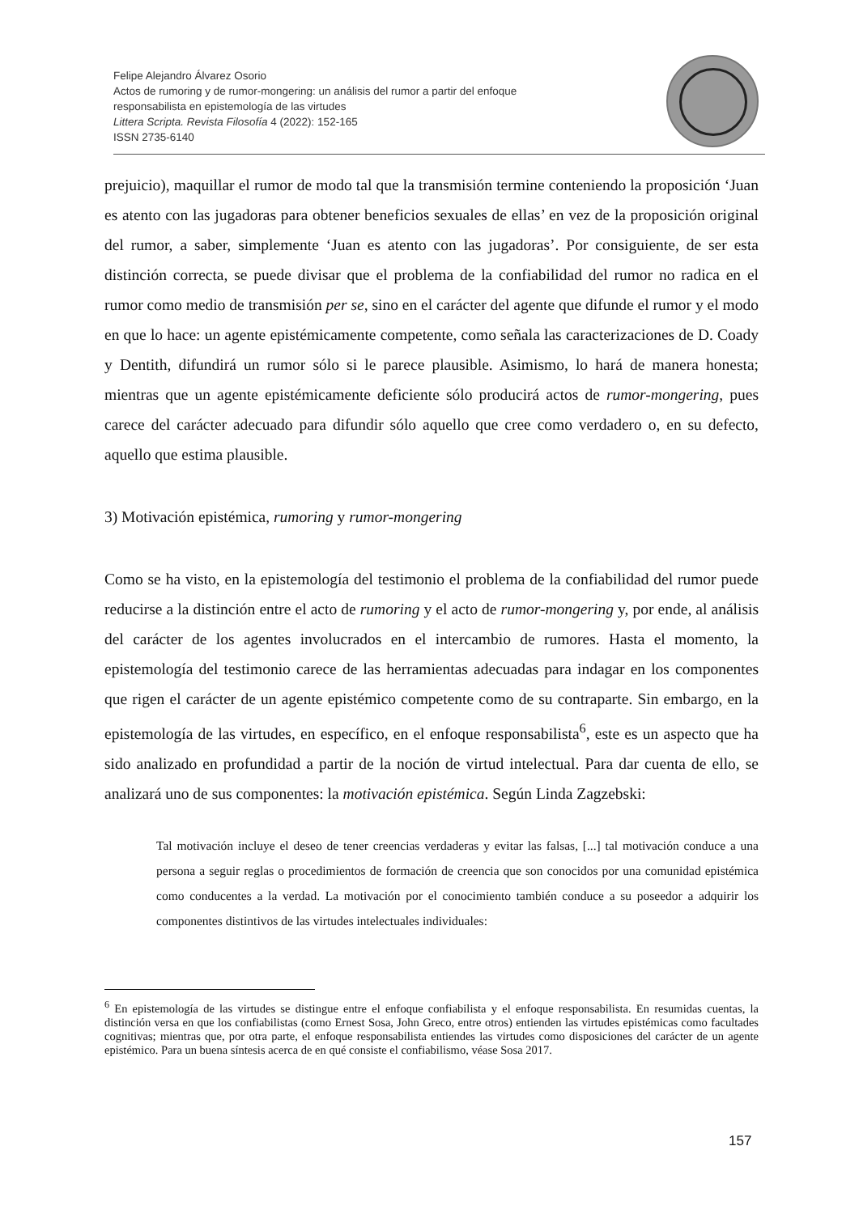Felipe Alejandro Álvarez Osorio
Actos de rumoring y de rumor-mongering: un análisis del rumor a partir del enfoque
responsabilista en epistemología de las virtudes
Littera Scripta. Revista Filosofía 4 (2022): 152-165
ISSN 2735-6140
prejuicio), maquillar el rumor de modo tal que la transmisión termine conteniendo la proposición ‘Juan es atento con las jugadoras para obtener beneficios sexuales de ellas’ en vez de la proposición original del rumor, a saber, simplemente ‘Juan es atento con las jugadoras’. Por consiguiente, de ser esta distinción correcta, se puede divisar que el problema de la confiabilidad del rumor no radica en el rumor como medio de transmisión per se, sino en el carácter del agente que difunde el rumor y el modo en que lo hace: un agente epistémicamente competente, como señala las caracterizaciones de D. Coady y Dentith, difundirá un rumor sólo si le parece plausible. Asimismo, lo hará de manera honesta; mientras que un agente epistémicamente deficiente sólo producirá actos de rumor-mongering, pues carece del carácter adecuado para difundir sólo aquello que cree como verdadero o, en su defecto, aquello que estima plausible.
3) Motivación epistémica, rumoring y rumor-mongering
Como se ha visto, en la epistemología del testimonio el problema de la confiabilidad del rumor puede reducirse a la distinción entre el acto de rumoring y el acto de rumor-mongering y, por ende, al análisis del carácter de los agentes involucrados en el intercambio de rumores. Hasta el momento, la epistemología del testimonio carece de las herramientas adecuadas para indagar en los componentes que rigen el carácter de un agente epistémico competente como de su contraparte. Sin embargo, en la epistemología de las virtudes, en específico, en el enfoque responsabilista<sup>6</sup>, este es un aspecto que ha sido analizado en profundidad a partir de la noción de virtud intelectual. Para dar cuenta de ello, se analizará uno de sus componentes: la motivación epistémica. Según Linda Zagzebski:
Tal motivación incluye el deseo de tener creencias verdaderas y evitar las falsas, [...] tal motivación conduce a una persona a seguir reglas o procedimientos de formación de creencia que son conocidos por una comunidad epistémica como conducentes a la verdad. La motivación por el conocimiento también conduce a su poseedor a adquirir los componentes distintivos de las virtudes intelectuales individuales:
<sup>6</sup> En epistemología de las virtudes se distingue entre el enfoque confiabilista y el enfoque responsabilista. En resumidas cuentas, la distinción versa en que los confiabilistas (como Ernest Sosa, John Greco, entre otros) entienden las virtudes epistémicas como facultades cognitivas; mientras que, por otra parte, el enfoque responsabilista entiendes las virtudes como disposiciones del carácter de un agente epistémico. Para un buena síntesis acerca de en qué consiste el confiabilismo, véase Sosa 2017.
157